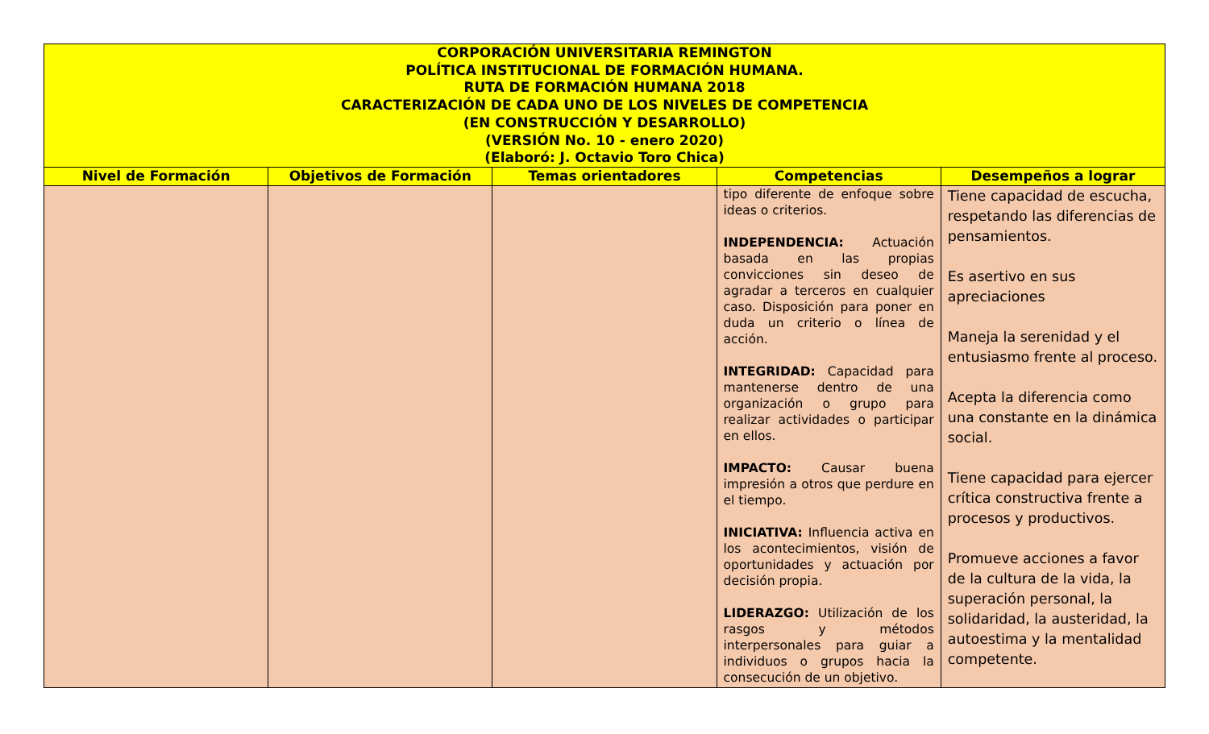| CORPORACIÓN UNIVERSITARIA REMINGTON POLÍTICA INSTITUCIONAL DE FORMACIÓN HUMANA. RUTA DE FORMACIÓN HUMANA 2018 CARACTERIZACIÓN DE CADA UNO DE LOS NIVELES DE COMPETENCIA (EN CONSTRUCCIÓN Y DESARROLLO) (VERSIÓN No. 10 - enero 2020) (Elaboró: J. Octavio Toro Chica) | | | | |
| Nivel de Formación | Objetivos de Formación | Temas orientadores | Competencias | Desempeños a lograr |
| | | | tipo diferente de enfoque sobre ideas o criterios. INDEPENDENCIA: Actuación basada en las propias convicciones sin deseo de agradar a terceros en cualquier caso. Disposición para poner en duda un criterio o línea de acción. INTEGRIDAD: Capacidad para mantenerse dentro de una organización o grupo para realizar actividades o participar en ellos. IMPACTO: Causar buena impresión a otros que perdure en el tiempo. INICIATIVA: Influencia activa en los acontecimientos, visión de oportunidades y actuación por decisión propia. LIDERAZGO: Utilización de los rasgos y métodos interpersonales para guiar a individuos o grupos hacia la consecución de un objetivo. | Tiene capacidad de escucha, respetando las diferencias de pensamientos. Es asertivo en sus apreciaciones Maneja la serenidad y el entusiasmo frente al proceso. Acepta la diferencia como una constante en la dinámica social. Tiene capacidad para ejercer crítica constructiva frente a procesos y productivos. Promueve acciones a favor de la cultura de la vida, la superación personal, la solidaridad, la austeridad, la autoestima y la mentalidad competente. |